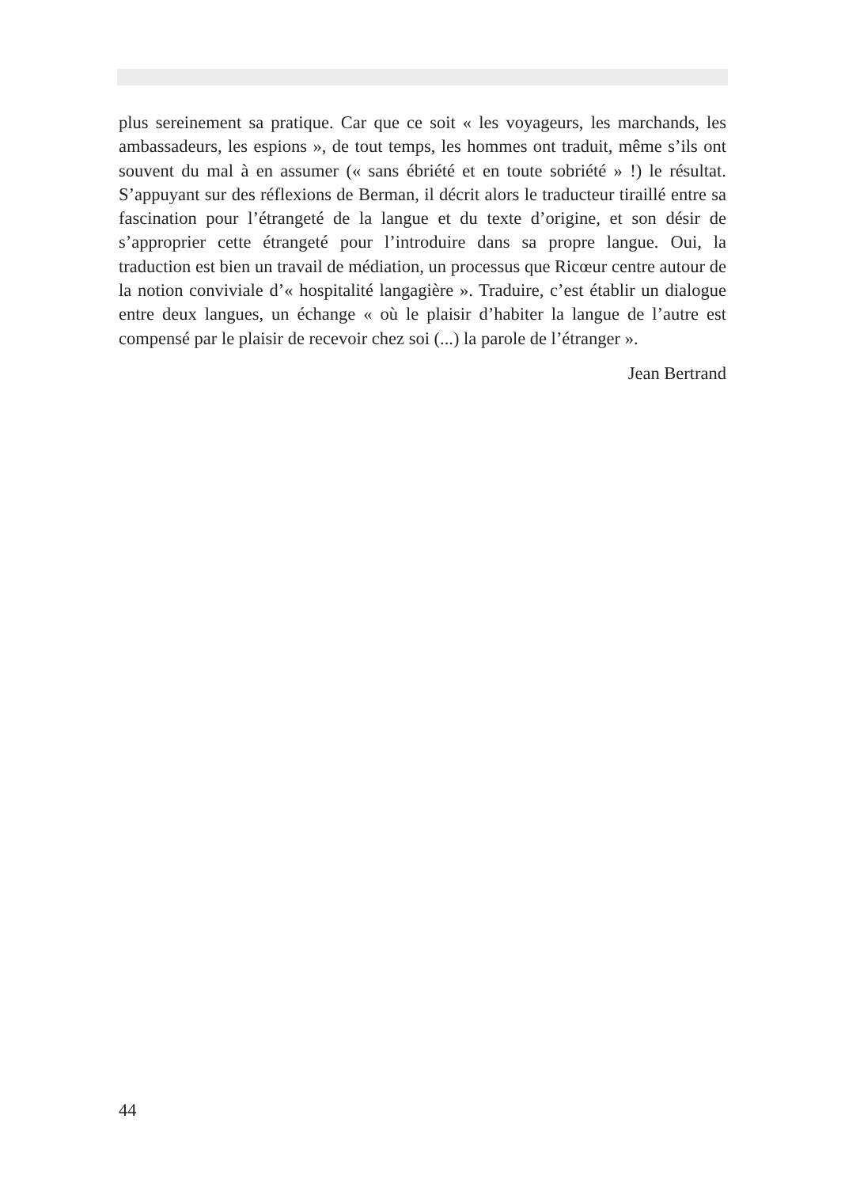plus sereinement sa pratique. Car que ce soit « les voyageurs, les marchands, les ambassadeurs, les espions », de tout temps, les hommes ont traduit, même s’ils ont souvent du mal à en assumer (« sans ébriété et en toute sobriété » !) le résultat. S’appuyant sur des réflexions de Berman, il décrit alors le traducteur tiraillé entre sa fascination pour l’étrangeté de la langue et du texte d’origine, et son désir de s’approprier cette étrangeté pour l’introduire dans sa propre langue. Oui, la traduction est bien un travail de médiation, un processus que Ricœur centre autour de la notion conviviale d’« hospitalité langagière ». Traduire, c’est établir un dialogue entre deux langues, un échange « où le plaisir d’habiter la langue de l’autre est compensé par le plaisir de recevoir chez soi (...) la parole de l’étranger ».
Jean Bertrand
44